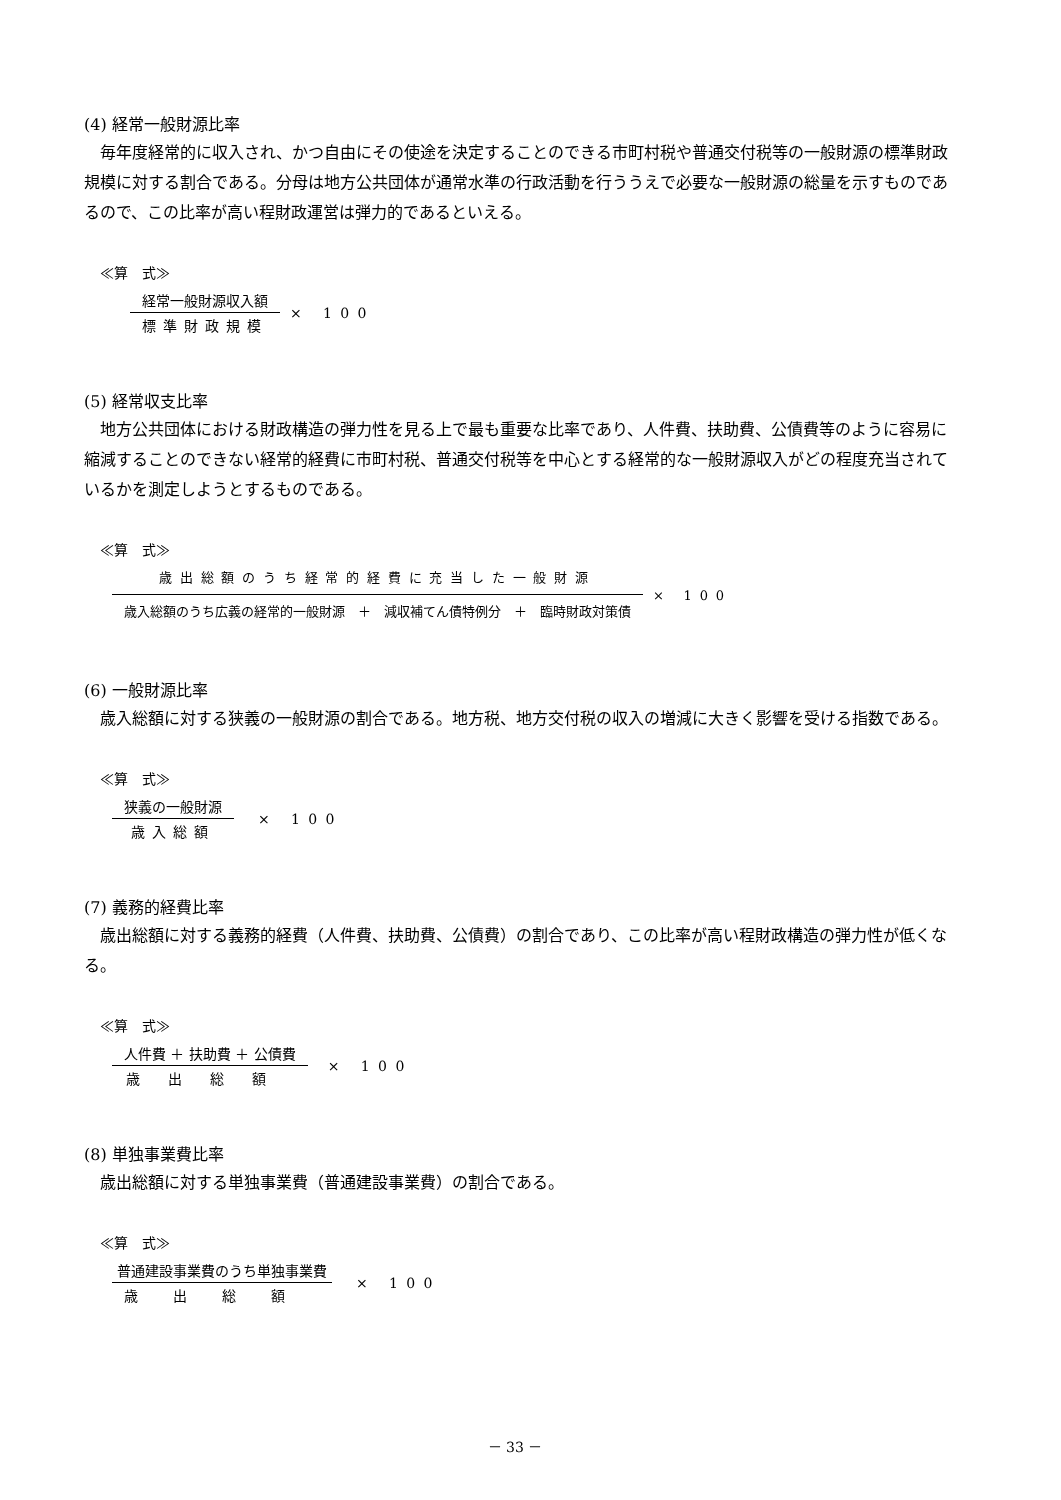(4) 経常一般財源比率
毎年度経常的に収入され、かつ自由にその使途を決定することのできる市町村税や普通交付税等の一般財源の標準財政規模に対する割合である。分母は地方公共団体が通常水準の行政活動を行ううえで必要な一般財源の総量を示すものであるので、この比率が高い程財政運営は弾力的であるといえる。
≪算　式≫
経常一般財源収入額
標準財政規模
× 100
(5) 経常収支比率
地方公共団体における財政構造の弾力性を見る上で最も重要な比率であり、人件費、扶助費、公債費等のように容易に縮減することのできない経常的経費に市町村税、普通交付税等を中心とする経常的な一般財源収入がどの程度充当されているかを測定しようとするものである。
≪算　式≫
歳出総額のうち経常的経費に充当した一般財源
歳入総額のうち広義の経常的一般財源　＋　減収補てん債特例分　＋　臨時財政対策債
× 100
(6) 一般財源比率
歳入総額に対する狭義の一般財源の割合である。地方税、地方交付税の収入の増減に大きく影響を受ける指数である。
≪算　式≫
狭義の一般財源
歳入総額
× 100
(7) 義務的経費比率
歳出総額に対する義務的経費（人件費、扶助費、公債費）の割合であり、この比率が高い程財政構造の弾力性が低くなる。
≪算　式≫
人件費 ＋ 扶助費 ＋ 公債費
歳出総額
× 100
(8) 単独事業費比率
歳出総額に対する単独事業費（普通建設事業費）の割合である。
≪算　式≫
普通建設事業費のうち単独事業費
歳出総額
× 100
－ 33 －